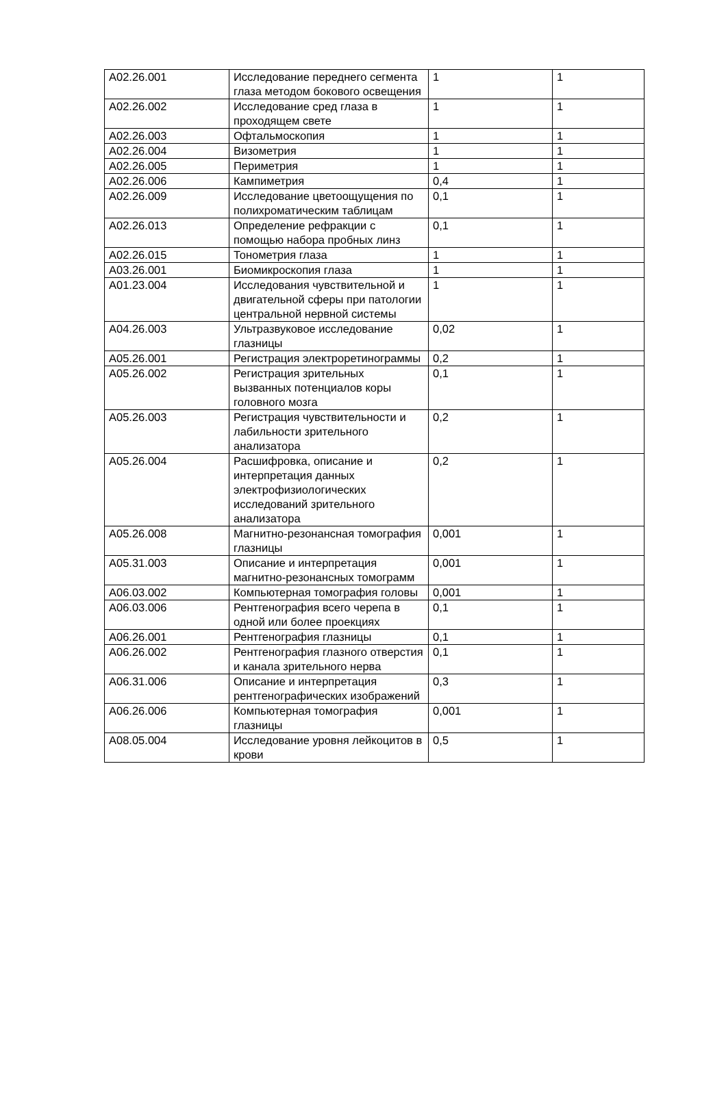| A02.26.001 | Исследование переднего сегмента глаза методом бокового освещения | 1 | 1 |
| A02.26.002 | Исследование сред глаза в проходящем свете | 1 | 1 |
| A02.26.003 | Офтальмоскопия | 1 | 1 |
| A02.26.004 | Визометрия | 1 | 1 |
| A02.26.005 | Периметрия | 1 | 1 |
| A02.26.006 | Кампиметрия | 0,4 | 1 |
| A02.26.009 | Исследование цветоощущения по полихроматическим таблицам | 0,1 | 1 |
| A02.26.013 | Определение рефракции с помощью набора пробных линз | 0,1 | 1 |
| A02.26.015 | Тонометрия глаза | 1 | 1 |
| A03.26.001 | Биомикроскопия глаза | 1 | 1 |
| A01.23.004 | Исследования чувствительной и двигательной сферы при патологии центральной нервной системы | 1 | 1 |
| A04.26.003 | Ультразвуковое исследование глазницы | 0,02 | 1 |
| A05.26.001 | Регистрация электроретинограммы | 0,2 | 1 |
| A05.26.002 | Регистрация зрительных вызванных потенциалов коры головного мозга | 0,1 | 1 |
| A05.26.003 | Регистрация чувствительности и лабильности зрительного анализатора | 0,2 | 1 |
| A05.26.004 | Расшифровка, описание и интерпретация данных электрофизиологических исследований зрительного анализатора | 0,2 | 1 |
| A05.26.008 | Магнитно-резонансная томография глазницы | 0,001 | 1 |
| A05.31.003 | Описание и интерпретация магнитно-резонансных томограмм | 0,001 | 1 |
| A06.03.002 | Компьютерная томография головы | 0,001 | 1 |
| A06.03.006 | Рентгенография всего черепа в одной или более проекциях | 0,1 | 1 |
| A06.26.001 | Рентгенография глазницы | 0,1 | 1 |
| A06.26.002 | Рентгенография глазного отверстия и канала зрительного нерва | 0,1 | 1 |
| A06.31.006 | Описание и интерпретация рентгенографических изображений | 0,3 | 1 |
| A06.26.006 | Компьютерная томография глазницы | 0,001 | 1 |
| A08.05.004 | Исследование уровня лейкоцитов в крови | 0,5 | 1 |